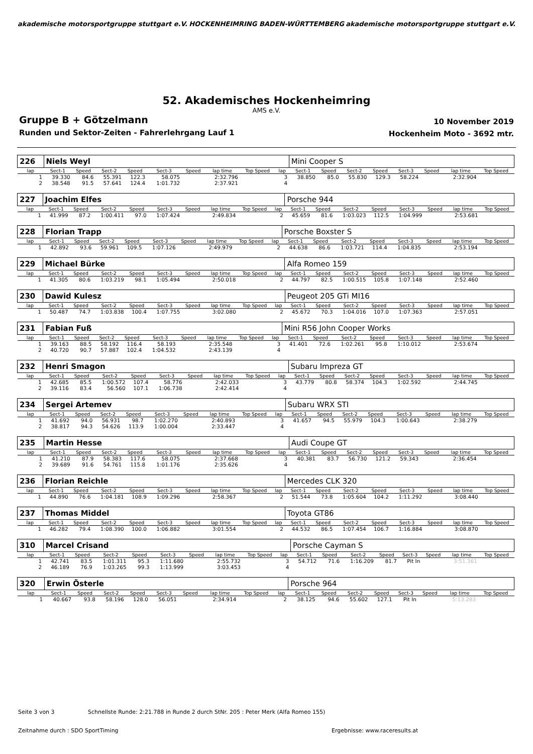akademische motorsportgruppe stuttgart e.V. HOCKENHEIMRING BADEN-WÜRTTEMBERG akademische motorsportgruppe stuttgart e.V.
52. Akademisches Hockenheimring
AMS e.V.
Gruppe B + Götzelmann
Runden und Sektor-Zeiten - Fahrerlehrgang Lauf 1
10 November 2019
Hockenheim Moto - 3692 mtr.
| 226 | Niels Weyl | | | | | | | | | Mini Cooper S | | | | | | | |
| lap | Sect-1 | Speed | Sect-2 | Speed | Sect-3 | Speed | lap time | Top Speed | lap | Sect-1 | Speed | Sect-2 | Speed | Sect-3 | Speed | lap time | Top Speed |
| 1 | 39.330 | 84.6 | 55.391 | 122.3 | 58.075 | | 2:32.796 | | 3 | 38.850 | 85.0 | 55.830 | 129.3 | 58.224 | | 2:32.904 | |
| 2 | 38.548 | 91.5 | 57.641 | 124.4 | 1:01.732 | | 2:37.921 | | 4 | | | | | | | | |
| 227 | Joachim Elfes | | | | | | | | | Porsche 944 | | | | | | | |
| lap | Sect-1 | Speed | Sect-2 | Speed | Sect-3 | Speed | lap time | Top Speed | lap | Sect-1 | Speed | Sect-2 | Speed | Sect-3 | Speed | lap time | Top Speed |
| 1 | 41.999 | 87.2 | 1:00.411 | 97.0 | 1:07.424 | | 2:49.834 | | 2 | 45.659 | 81.6 | 1:03.023 | 112.5 | 1:04.999 | | 2:53.681 | |
| 228 | Florian Trapp | | | | | | | | | Porsche Boxster S | | | | | | | |
| lap | Sect-1 | Speed | Sect-2 | Speed | Sect-3 | Speed | lap time | Top Speed | lap | Sect-1 | Speed | Sect-2 | Speed | Sect-3 | Speed | lap time | Top Speed |
| 1 | 42.892 | 93.6 | 59.961 | 109.5 | 1:07.126 | | 2:49.979 | | 2 | 44.638 | 86.6 | 1:03.721 | 114.4 | 1:04.835 | | 2:53.194 | |
| 229 | Michael Bürke | | | | | | | | | Alfa Romeo 159 | | | | | | | |
| lap | Sect-1 | Speed | Sect-2 | Speed | Sect-3 | Speed | lap time | Top Speed | lap | Sect-1 | Speed | Sect-2 | Speed | Sect-3 | Speed | lap time | Top Speed |
| 1 | 41.305 | 80.6 | 1:03.219 | 98.1 | 1:05.494 | | 2:50.018 | | 2 | 44.797 | 82.5 | 1:00.515 | 105.8 | 1:07.148 | | 2:52.460 | |
| 230 | Dawid Kulesz | | | | | | | | | Peugeot 205 GTi MI16 | | | | | | | |
| lap | Sect-1 | Speed | Sect-2 | Speed | Sect-3 | Speed | lap time | Top Speed | lap | Sect-1 | Speed | Sect-2 | Speed | Sect-3 | Speed | lap time | Top Speed |
| 1 | 50.487 | 74.7 | 1:03.838 | 100.4 | 1:07.755 | | 3:02.080 | | 2 | 45.672 | 70.3 | 1:04.016 | 107.0 | 1:07.363 | | 2:57.051 | |
| 231 | Fabian Fuß | | | | | | | | | Mini R56 John Cooper Works | | | | | | | |
| lap | Sect-1 | Speed | Sect-2 | Speed | Sect-3 | Speed | lap time | Top Speed | lap | Sect-1 | Speed | Sect-2 | Speed | Sect-3 | Speed | lap time | Top Speed |
| 1 | 39.163 | 88.5 | 58.192 | 116.4 | 58.193 | | 2:35.548 | | 3 | 41.401 | 72.6 | 1:02.261 | 95.8 | 1:10.012 | | 2:53.674 | |
| 2 | 40.720 | 90.7 | 57.887 | 102.4 | 1:04.532 | | 2:43.139 | | 4 | | | | | | | | |
| 232 | Henri Smagon | | | | | | | | | Subaru Impreza GT | | | | | | | |
| lap | Sect-1 | Speed | Sect-2 | Speed | Sect-3 | Speed | lap time | Top Speed | lap | Sect-1 | Speed | Sect-2 | Speed | Sect-3 | Speed | lap time | Top Speed |
| 1 | 42.685 | 85.5 | 1:00.572 | 107.4 | 58.776 | | 2:42.033 | | 3 | 43.779 | 80.8 | 58.374 | 104.3 | 1:02.592 | | 2:44.745 | |
| 2 | 39.116 | 83.4 | 56.560 | 107.1 | 1:06.738 | | 2:42.414 | | 4 | | | | | | | | |
| 234 | Sergei Artemev | | | | | | | | | Subaru WRX STI | | | | | | | |
| lap | Sect-1 | Speed | Sect-2 | Speed | Sect-3 | Speed | lap time | Top Speed | lap | Sect-1 | Speed | Sect-2 | Speed | Sect-3 | Speed | lap time | Top Speed |
| 1 | 41.692 | 94.0 | 56.931 | 98.7 | 1:02.270 | | 2:40.893 | | 3 | 41.657 | 94.5 | 55.979 | 104.3 | 1:00.643 | | 2:38.279 | |
| 2 | 38.817 | 94.3 | 54.626 | 113.9 | 1:00.004 | | 2:33.447 | | 4 | | | | | | | | |
| 235 | Martin Hesse | | | | | | | | | Audi Coupe GT | | | | | | | |
| lap | Sect-1 | Speed | Sect-2 | Speed | Sect-3 | Speed | lap time | Top Speed | lap | Sect-1 | Speed | Sect-2 | Speed | Sect-3 | Speed | lap time | Top Speed |
| 1 | 41.210 | 87.9 | 58.383 | 117.6 | 58.075 | | 2:37.668 | | 3 | 40.381 | 83.7 | 56.730 | 121.2 | 59.343 | | 2:36.454 | |
| 2 | 39.689 | 91.6 | 54.761 | 115.8 | 1:01.176 | | 2:35.626 | | 4 | | | | | | | | |
| 236 | Florian Reichle | | | | | | | | | Mercedes CLK 320 | | | | | | | |
| lap | Sect-1 | Speed | Sect-2 | Speed | Sect-3 | Speed | lap time | Top Speed | lap | Sect-1 | Speed | Sect-2 | Speed | Sect-3 | Speed | lap time | Top Speed |
| 1 | 44.890 | 76.6 | 1:04.181 | 108.9 | 1:09.296 | | 2:58.367 | | 2 | 51.544 | 73.8 | 1:05.604 | 104.2 | 1:11.292 | | 3:08.440 | |
| 237 | Thomas Middel | | | | | | | | | Toyota GT86 | | | | | | | |
| lap | Sect-1 | Speed | Sect-2 | Speed | Sect-3 | Speed | lap time | Top Speed | lap | Sect-1 | Speed | Sect-2 | Speed | Sect-3 | Speed | lap time | Top Speed |
| 1 | 46.282 | 79.4 | 1:08.390 | 100.0 | 1:06.882 | | 3:01.554 | | 2 | 44.532 | 86.5 | 1:07.454 | 106.7 | 1:16.884 | | 3:08.870 | |
| 310 | Marcel Crisand | | | | | | | | | Porsche Cayman S | | | | | | | |
| lap | Sect-1 | Speed | Sect-2 | Speed | Sect-3 | Speed | lap time | Top Speed | lap | Sect-1 | Speed | Sect-2 | Speed | Sect-3 | Speed | lap time | Top Speed |
| 1 | 42.741 | 83.5 | 1:01.311 | 95.3 | 1:11.680 | | 2:55.732 | | 3 | 54.712 | 71.6 | 1:16.209 | 81.7 | Pit In | | 3:51.361 | |
| 2 | 46.189 | 76.9 | 1:03.265 | 99.3 | 1:13.999 | | 3:03.453 | | 4 | | | | | | | | |
| 320 | Erwin Österle | | | | | | | | | Porsche 964 | | | | | | | |
| lap | Sect-1 | Speed | Sect-2 | Speed | Sect-3 | Speed | lap time | Top Speed | lap | Sect-1 | Speed | Sect-2 | Speed | Sect-3 | Speed | lap time | Top Speed |
| 1 | 40.667 | 93.8 | 58.196 | 128.0 | 56.051 | | 2:34.914 | | 2 | 38.125 | 94.6 | 55.602 | 127.1 | Pit In | | 5:13.283 | |
Seite 3 von 3 Schnellste Runde: 2:21.788 in Runde 2 durch StNr. 205 : Peter Merk (Alfa Romeo 155)
Zeitnahme durch : SDO SportTiming
Ergebnisse: www.raceresults.at